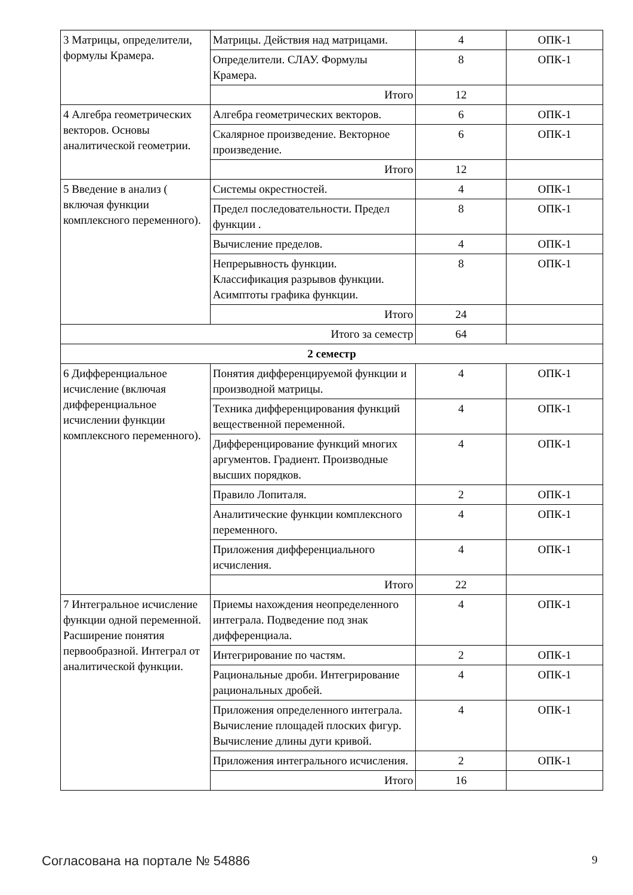| 3 Матрицы, определители, формулы Крамера. | Матрицы. Действия над матрицами. | 4 | ОПК-1 |
| | Определители. СЛАУ. Формулы Крамера. | 8 | ОПК-1 |
| | Итого | 12 | |
| 4 Алгебра геометрических векторов. Основы аналитической геометрии. | Алгебра геометрических векторов. | 6 | ОПК-1 |
| | Скалярное произведение. Векторное произведение. | 6 | ОПК-1 |
| | Итого | 12 | |
| 5 Введение в анализ ( включая функции комплексного переменного). | Системы окрестностей. | 4 | ОПК-1 |
| | Предел последовательности. Предел функции . | 8 | ОПК-1 |
| | Вычисление пределов. | 4 | ОПК-1 |
| | Непрерывность функции. Классификация разрывов функции. Асимптоты графика функции. | 8 | ОПК-1 |
| | Итого | 24 | |
| Итого за семестр | | 64 | |
| 2 семестр | | | |
| 6 Дифференциальное исчисление (включая дифференциальное исчислении функции комплексного переменного). | Понятия дифференцируемой функции и производной матрицы. | 4 | ОПК-1 |
| | Техника дифференцирования функций вещественной переменной. | 4 | ОПК-1 |
| | Дифференцирование функций многих аргументов. Градиент. Производные высших порядков. | 4 | ОПК-1 |
| | Правило Лопиталя. | 2 | ОПК-1 |
| | Аналитические функции комплексного переменного. | 4 | ОПК-1 |
| | Приложения дифференциального исчисления. | 4 | ОПК-1 |
| | Итого | 22 | |
| 7 Интегральное исчисление функции одной переменной. Расширение понятия первообразной. Интеграл от аналитической функции. | Приемы нахождения неопределенного интеграла. Подведение под знак дифференциала. | 4 | ОПК-1 |
| | Интегрирование по частям. | 2 | ОПК-1 |
| | Рациональные дроби. Интегрирование рациональных дробей. | 4 | ОПК-1 |
| | Приложения определенного интеграла. Вычисление площадей плоских фигур. Вычисление длины дуги кривой. | 4 | ОПК-1 |
| | Приложения интегрального исчисления. | 2 | ОПК-1 |
| | Итого | 16 | |
Согласована на портале № 54886 9